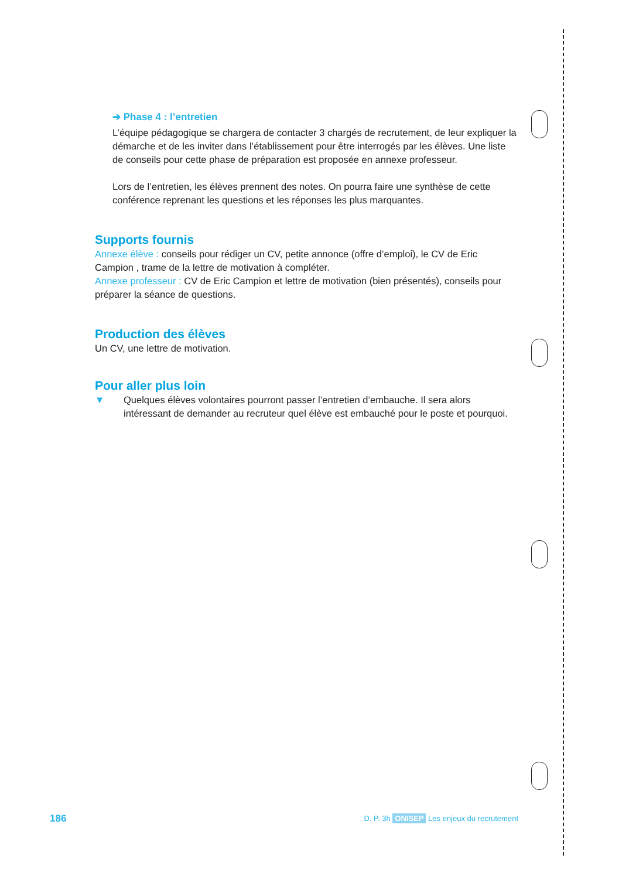➔ Phase 4 : l’entretien
L’équipe pédagogique se chargera de contacter 3 chargés de recrutement, de leur expliquer la démarche et de les inviter dans l’établissement pour être interrogés par les élèves. Une liste de conseils pour cette phase de préparation est proposée en annexe professeur.
Lors de l’entretien, les élèves prennent des notes. On pourra faire une synthèse de cette conférence reprenant les questions et les réponses les plus marquantes.
Supports fournis
Annexe élève : conseils pour rédiger un CV, petite annonce (offre d’emploi), le CV de Eric Campion , trame de la lettre de motivation à compléter.
Annexe professeur : CV de Eric Campion et lettre de motivation (bien présentés), conseils pour préparer la séance de questions.
Production des élèves
Un CV, une lettre de motivation.
Pour aller plus loin
▼ Quelques élèves volontaires pourront passer l’entretien d’embauche. Il sera alors intéressant de demander au recruteur quel élève est embauché pour le poste et pourquoi.
186 D. P. 3h ONISEP Les enjeux du recrutement